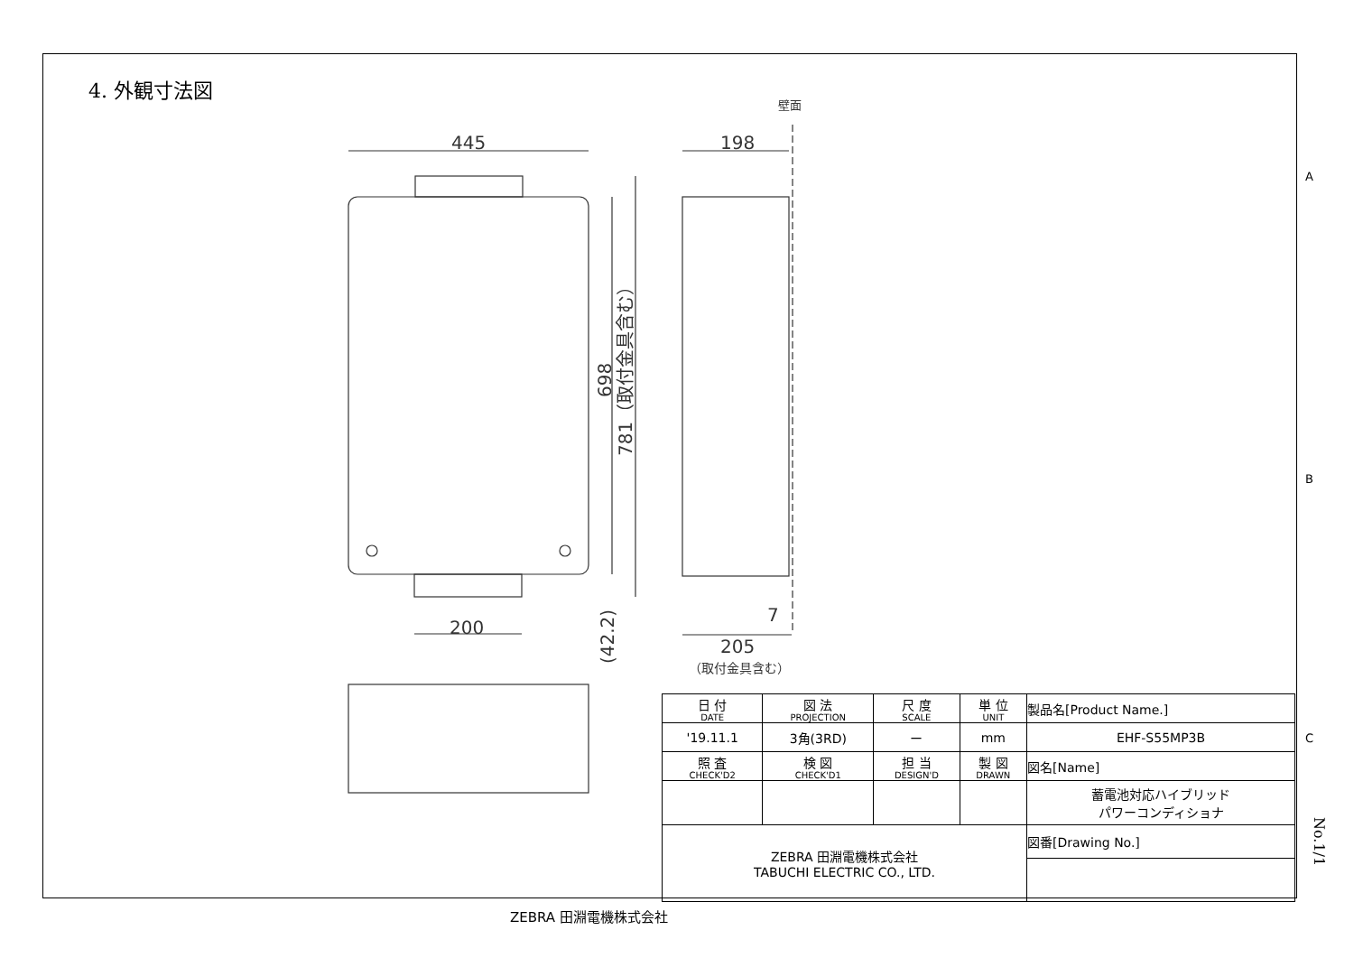4. 外観寸法図
445
198
200
205
7
698
781（取付金具含む）
(42.2)
（取付金具含む）
壁面
A
B
C
| 日 付 DATE | 図 法 PROJECTION | 尺 度 SCALE | 単 位 UNIT | 製品名[Product Name.] |
| '19.11.1 | 3角(3RD) | ー | mm | EHF-S55MP3B |
| 照 査 CHECK'D2 | 検 図 CHECK'D1 | 担 当 DESIGN'D | 製 図 DRAWN | 図名[Name] |
| | | | | 蓄電池対応ハイブリッド パワーコンディショナ |
| ZEBRA 田淵電機株式会社 TABUCHI ELECTRIC CO., LTD. | | | | 図番[Drawing No.] |
No.1/1
ZEBRA 田淵電機株式会社